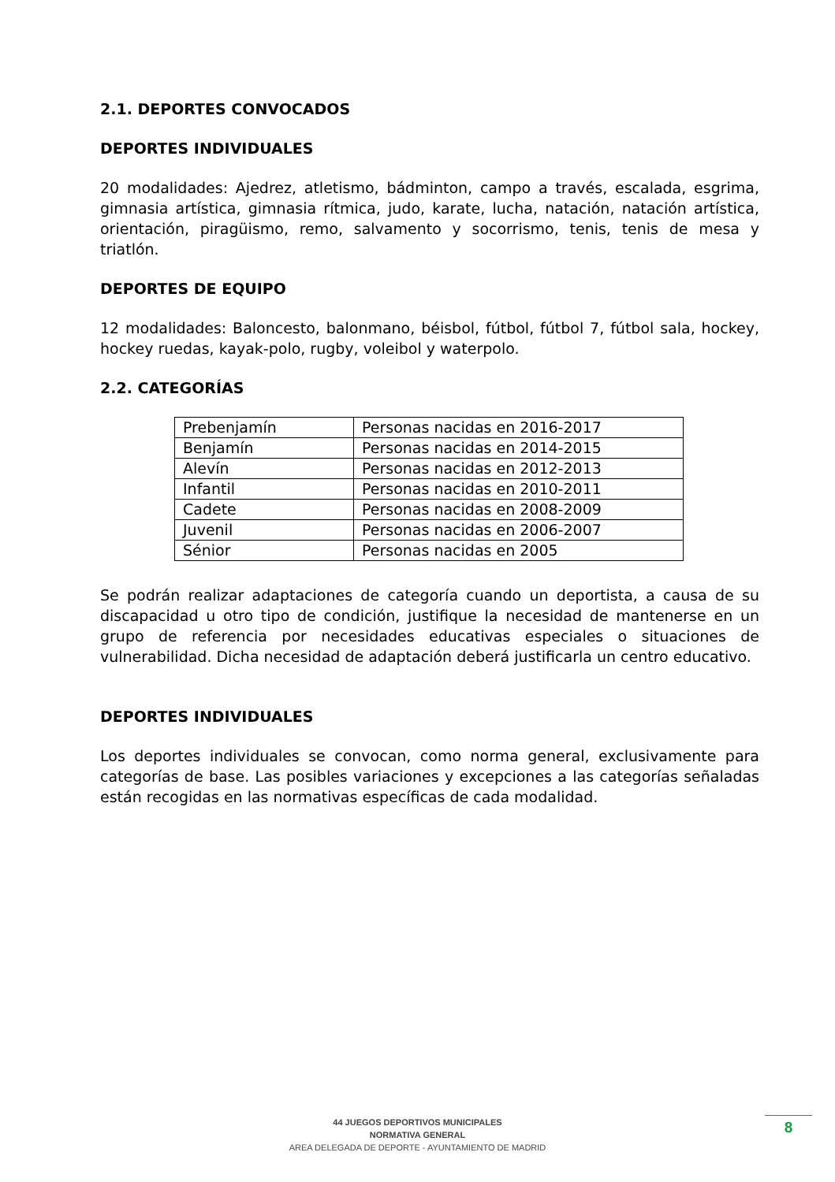2.1. DEPORTES CONVOCADOS
DEPORTES INDIVIDUALES
20 modalidades: Ajedrez, atletismo, bádminton, campo a través, escalada, esgrima, gimnasia artística, gimnasia rítmica, judo, karate, lucha, natación, natación artística, orientación, piragüismo, remo, salvamento y socorrismo, tenis, tenis de mesa y triatlón.
DEPORTES DE EQUIPO
12 modalidades: Baloncesto, balonmano, béisbol, fútbol, fútbol 7, fútbol sala, hockey, hockey ruedas, kayak-polo, rugby, voleibol y waterpolo.
2.2. CATEGORÍAS
| Prebenjamín | Personas nacidas en 2016-2017 |
| Benjamín | Personas nacidas en 2014-2015 |
| Alevín | Personas nacidas en 2012-2013 |
| Infantil | Personas nacidas en 2010-2011 |
| Cadete | Personas nacidas en 2008-2009 |
| Juvenil | Personas nacidas en 2006-2007 |
| Sénior | Personas nacidas en 2005 |
Se podrán realizar adaptaciones de categoría cuando un deportista, a causa de su discapacidad u otro tipo de condición, justifique la necesidad de mantenerse en un grupo de referencia por necesidades educativas especiales o situaciones de vulnerabilidad. Dicha necesidad de adaptación deberá justificarla un centro educativo.
DEPORTES INDIVIDUALES
Los deportes individuales se convocan, como norma general, exclusivamente para categorías de base. Las posibles variaciones y excepciones a las categorías señaladas están recogidas en las normativas específicas de cada modalidad.
44 JUEGOS DEPORTIVOS MUNICIPALES
NORMATIVA GENERAL
AREA DELEGADA DE DEPORTE - AYUNTAMIENTO DE MADRID
8